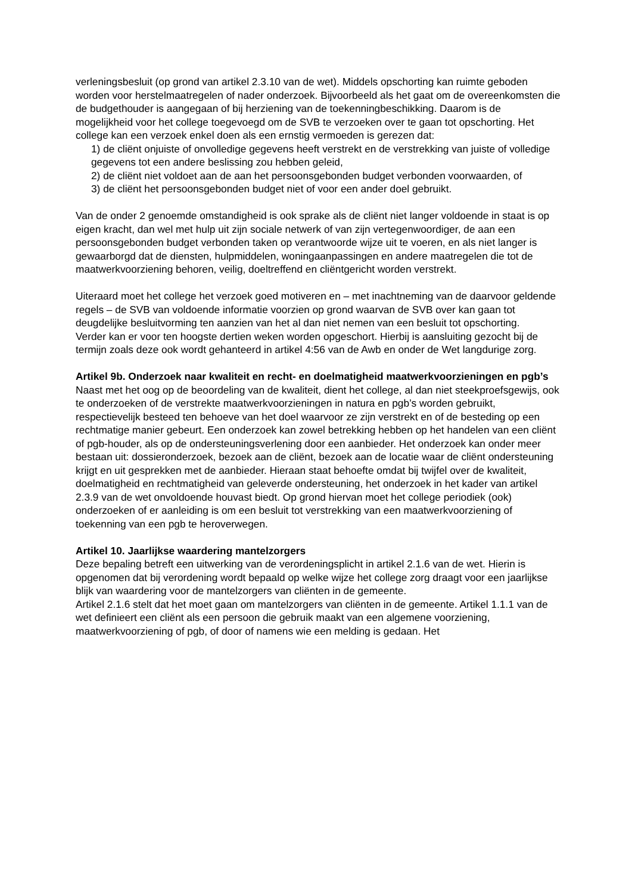verleningsbesluit (op grond van artikel 2.3.10 van de wet). Middels opschorting kan ruimte geboden worden voor herstelmaatregelen of nader onderzoek. Bijvoorbeeld als het gaat om de overeenkomsten die de budgethouder is aangegaan of bij herziening van de toekenningbeschikking. Daarom is de mogelijkheid voor het college toegevoegd om de SVB te verzoeken over te gaan tot opschorting. Het college kan een verzoek enkel doen als een ernstig vermoeden is gerezen dat:
1) de cliënt onjuiste of onvolledige gegevens heeft verstrekt en de verstrekking van juiste of volledige gegevens tot een andere beslissing zou hebben geleid,
2) de cliënt niet voldoet aan de aan het persoonsgebonden budget verbonden voorwaarden, of
3) de cliënt het persoonsgebonden budget niet of voor een ander doel gebruikt.
Van de onder 2 genoemde omstandigheid is ook sprake als de cliënt niet langer voldoende in staat is op eigen kracht, dan wel met hulp uit zijn sociale netwerk of van zijn vertegenwoordiger, de aan een persoonsgebonden budget verbonden taken op verantwoorde wijze uit te voeren, en als niet langer is gewaarborgd dat de diensten, hulpmiddelen, woningaanpassingen en andere maatregelen die tot de maatwerkvoorziening behoren, veilig, doeltreffend en cliëntgericht worden verstrekt.
Uiteraard moet het college het verzoek goed motiveren en – met inachtneming van de daarvoor geldende regels – de SVB van voldoende informatie voorzien op grond waarvan de SVB over kan gaan tot deugdelijke besluitvorming ten aanzien van het al dan niet nemen van een besluit tot opschorting.
Verder kan er voor ten hoogste dertien weken worden opgeschort. Hierbij is aansluiting gezocht bij de termijn zoals deze ook wordt gehanteerd in artikel 4:56 van de Awb en onder de Wet langdurige zorg.
Artikel 9b. Onderzoek naar kwaliteit en recht- en doelmatigheid maatwerkvoorzieningen en pgb’s
Naast met het oog op de beoordeling van de kwaliteit, dient het college, al dan niet steekproefsgewijs, ook te onderzoeken of de verstrekte maatwerkvoorzieningen in natura en pgb’s worden gebruikt, respectievelijk besteed ten behoeve van het doel waarvoor ze zijn verstrekt en of de besteding op een rechtmatige manier gebeurt. Een onderzoek kan zowel betrekking hebben op het handelen van een cliënt of pgb-houder, als op de ondersteuningsverlening door een aanbieder. Het onderzoek kan onder meer bestaan uit: dossieronderzoek, bezoek aan de cliënt, bezoek aan de locatie waar de cliënt ondersteuning krijgt en uit gesprekken met de aanbieder. Hieraan staat behoefte omdat bij twijfel over de kwaliteit, doelmatigheid en rechtmatigheid van geleverde ondersteuning, het onderzoek in het kader van artikel 2.3.9 van de wet onvoldoende houvast biedt. Op grond hiervan moet het college periodiek (ook) onderzoeken of er aanleiding is om een besluit tot verstrekking van een maatwerkvoorziening of toekenning van een pgb te heroverwegen.
Artikel 10. Jaarlijkse waardering mantelzorgers
Deze bepaling betreft een uitwerking van de verordeningsplicht in artikel 2.1.6 van de wet. Hierin is opgenomen dat bij verordening wordt bepaald op welke wijze het college zorg draagt voor een jaarlijkse blijk van waardering voor de mantelzorgers van cliënten in de gemeente.
Artikel 2.1.6 stelt dat het moet gaan om mantelzorgers van cliënten in de gemeente. Artikel 1.1.1 van de wet definieert een cliënt als een persoon die gebruik maakt van een algemene voorziening, maatwerkvoorziening of pgb, of door of namens wie een melding is gedaan. Het